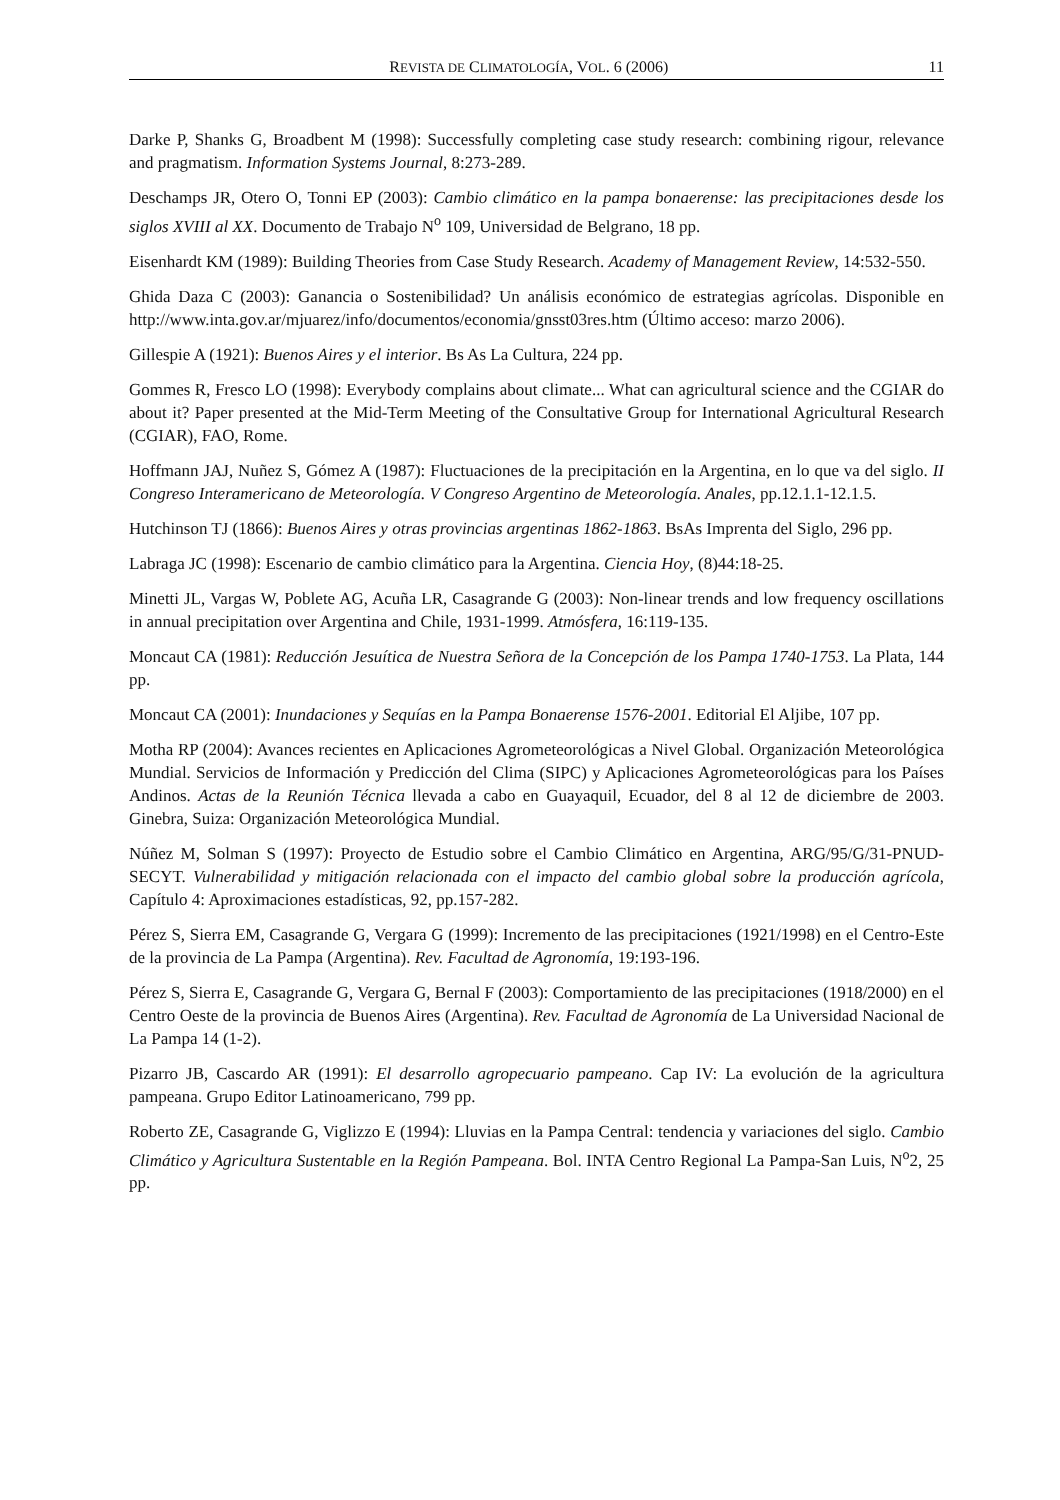REVISTA DE CLIMATOLOGÍA, VOL. 6 (2006) 11
Darke P, Shanks G, Broadbent M (1998): Successfully completing case study research: combining rigour, relevance and pragmatism. Information Systems Journal, 8:273-289.
Deschamps JR, Otero O, Tonni EP (2003): Cambio climático en la pampa bonaerense: las precipitaciones desde los siglos XVIII al XX. Documento de Trabajo N<sup>o</sup> 109, Universidad de Belgrano, 18 pp.
Eisenhardt KM (1989): Building Theories from Case Study Research. Academy of Management Review, 14:532-550.
Ghida Daza C (2003): Ganancia o Sostenibilidad? Un análisis económico de estrategias agrícolas. Disponible en http://www.inta.gov.ar/mjuarez/info/documentos/economia/gnsst03res.htm (Último acceso: marzo 2006).
Gillespie A (1921): Buenos Aires y el interior. Bs As La Cultura, 224 pp.
Gommes R, Fresco LO (1998): Everybody complains about climate... What can agricultural science and the CGIAR do about it? Paper presented at the Mid-Term Meeting of the Consultative Group for International Agricultural Research (CGIAR), FAO, Rome.
Hoffmann JAJ, Nuñez S, Gómez A (1987): Fluctuaciones de la precipitación en la Argentina, en lo que va del siglo. II Congreso Interamericano de Meteorología. V Congreso Argentino de Meteorología. Anales, pp.12.1.1-12.1.5.
Hutchinson TJ (1866): Buenos Aires y otras provincias argentinas 1862-1863. BsAs Imprenta del Siglo, 296 pp.
Labraga JC (1998): Escenario de cambio climático para la Argentina. Ciencia Hoy, (8)44:18-25.
Minetti JL, Vargas W, Poblete AG, Acuña LR, Casagrande G (2003): Non-linear trends and low frequency oscillations in annual precipitation over Argentina and Chile, 1931-1999. Atmósfera, 16:119-135.
Moncaut CA (1981): Reducción Jesuítica de Nuestra Señora de la Concepción de los Pampa 1740-1753. La Plata, 144 pp.
Moncaut CA (2001): Inundaciones y Sequías en la Pampa Bonaerense 1576-2001. Editorial El Aljibe, 107 pp.
Motha RP (2004): Avances recientes en Aplicaciones Agrometeorológicas a Nivel Global. Organización Meteorológica Mundial. Servicios de Información y Predicción del Clima (SIPC) y Aplicaciones Agrometeorológicas para los Países Andinos. Actas de la Reunión Técnica llevada a cabo en Guayaquil, Ecuador, del 8 al 12 de diciembre de 2003. Ginebra, Suiza: Organización Meteorológica Mundial.
Núñez M, Solman S (1997): Proyecto de Estudio sobre el Cambio Climático en Argentina, ARG/95/G/31-PNUD-SECYT. Vulnerabilidad y mitigación relacionada con el impacto del cambio global sobre la producción agrícola, Capítulo 4: Aproximaciones estadísticas, 92, pp.157-282.
Pérez S, Sierra EM, Casagrande G, Vergara G (1999): Incremento de las precipitaciones (1921/1998) en el Centro-Este de la provincia de La Pampa (Argentina). Rev. Facultad de Agronomía, 19:193-196.
Pérez S, Sierra E, Casagrande G, Vergara G, Bernal F (2003): Comportamiento de las precipitaciones (1918/2000) en el Centro Oeste de la provincia de Buenos Aires (Argentina). Rev. Facultad de Agronomía de La Universidad Nacional de La Pampa 14 (1-2).
Pizarro JB, Cascardo AR (1991): El desarrollo agropecuario pampeano. Cap IV: La evolución de la agricultura pampeana. Grupo Editor Latinoamericano, 799 pp.
Roberto ZE, Casagrande G, Viglizzo E (1994): Lluvias en la Pampa Central: tendencia y variaciones del siglo. Cambio Climático y Agricultura Sustentable en la Región Pampeana. Bol. INTA Centro Regional La Pampa-San Luis, N<sup>o</sup>2, 25 pp.